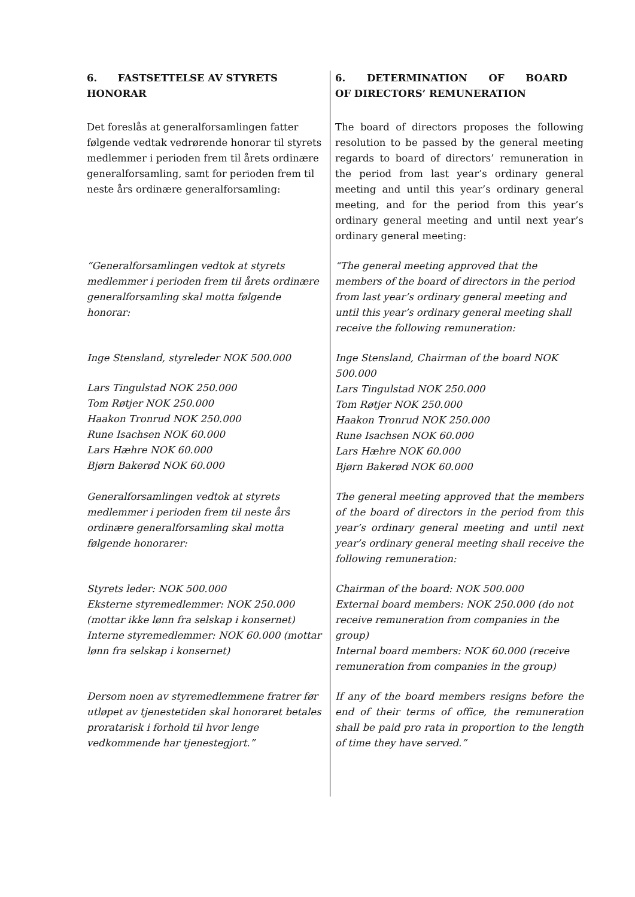6. FASTSETTELSE AV STYRETS HONORAR 6. DETERMINATION OF BOARD OF DIRECTORS’ REMUNERATION
Det foreslås at generalforsamlingen fatter følgende vedtak vedrørende honorar til styrets medlemmer i perioden frem til årets ordinære generalforsamling, samt for perioden frem til neste års ordinære generalforsamling:
The board of directors proposes the following resolution to be passed by the general meeting regards to board of directors’ remuneration in the period from last year’s ordinary general meeting and until this year’s ordinary general meeting, and for the period from this year’s ordinary general meeting and until next year’s ordinary general meeting:
“Generalforsamlingen vedtok at styrets medlemmer i perioden frem til årets ordinære generalforsamling skal motta følgende honorar:
“The general meeting approved that the members of the board of directors in the period from last year’s ordinary general meeting and until this year’s ordinary general meeting shall receive the following remuneration:
Inge Stensland, styreleder NOK 500.000
Lars Tingulstad NOK 250.000
Tom Røtjer NOK 250.000
Haakon Tronrud NOK 250.000
Rune Isachsen NOK 60.000
Lars Hæhre NOK 60.000
Bjørn Bakerød NOK 60.000
Inge Stensland, Chairman of the board NOK 500.000
Lars Tingulstad NOK 250.000
Tom Røtjer NOK 250.000
Haakon Tronrud NOK 250.000
Rune Isachsen NOK 60.000
Lars Hæhre NOK 60.000
Bjørn Bakerød NOK 60.000
Generalforsamlingen vedtok at styrets medlemmer i perioden frem til neste års ordinære generalforsamling skal motta følgende honorarer:
The general meeting approved that the members of the board of directors in the period from this year’s ordinary general meeting and until next year’s ordinary general meeting shall receive the following remuneration:
Styrets leder: NOK 500.000
Eksterne styremedlemmer: NOK 250.000 (mottar ikke lønn fra selskap i konsernet)
Interne styremedlemmer: NOK 60.000 (mottar lønn fra selskap i konsernet)
Chairman of the board: NOK 500.000
External board members: NOK 250.000 (do not receive remuneration from companies in the group)
Internal board members: NOK 60.000 (receive remuneration from companies in the group)
Dersom noen av styremedlemmene fratrer før utløpet av tjenestetiden skal honoraret betales proratarisk i forhold til hvor lenge vedkommende har tjenestegjort.”
If any of the board members resigns before the end of their terms of office, the remuneration shall be paid pro rata in proportion to the length of time they have served.”